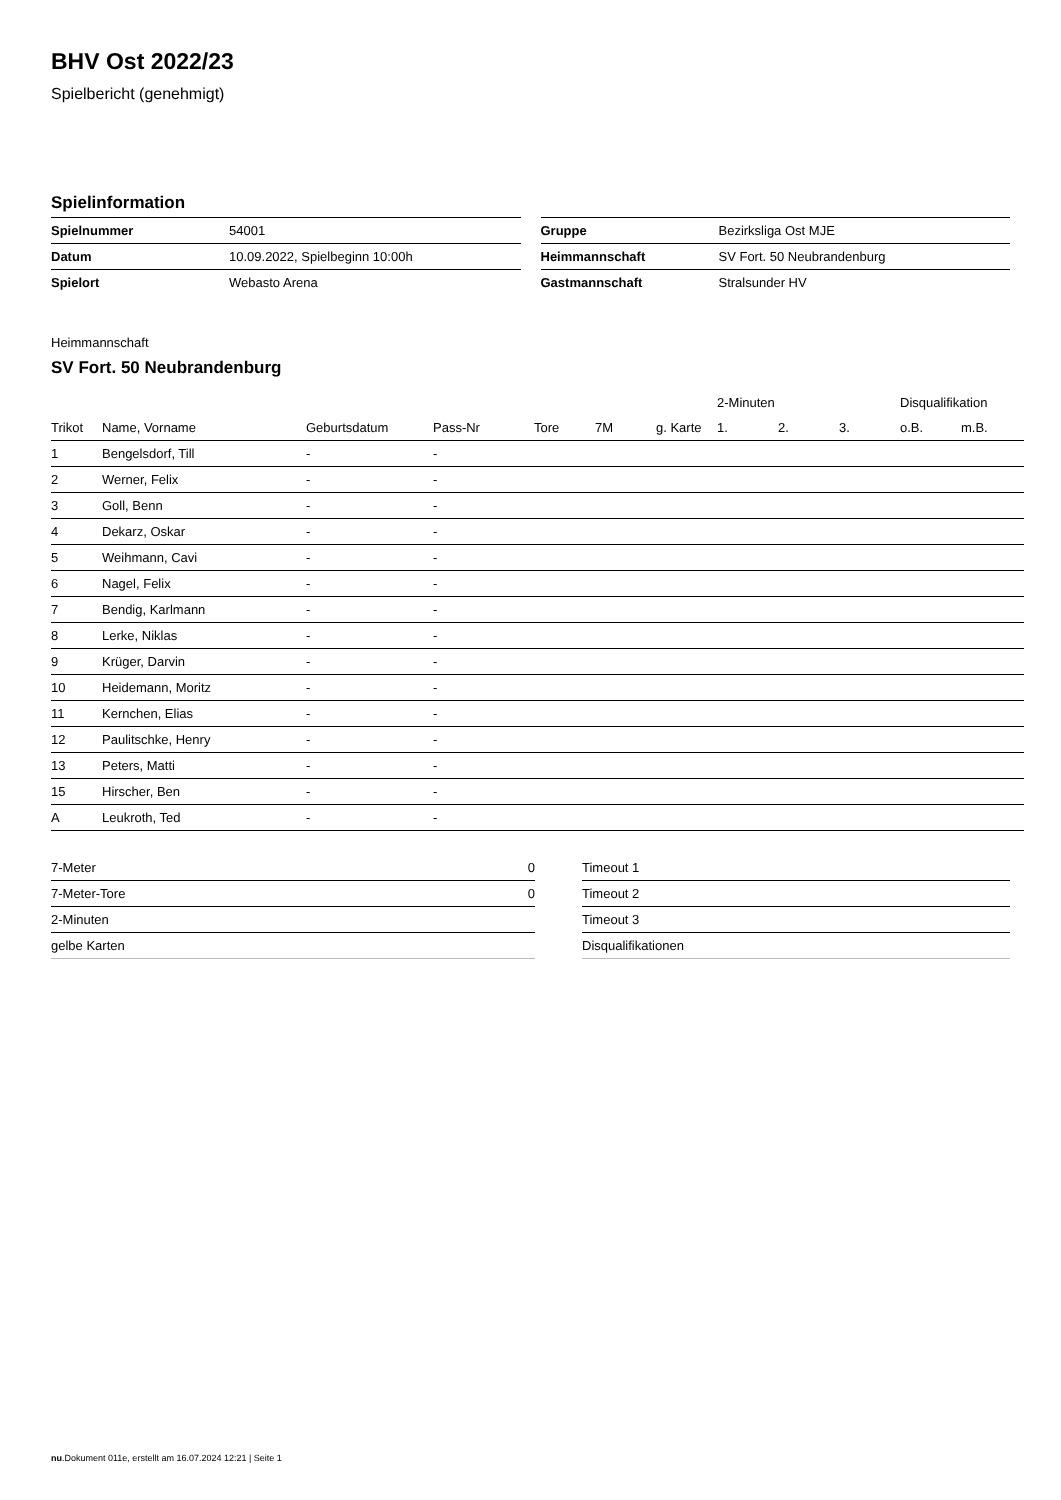BHV Ost 2022/23
Spielbericht (genehmigt)
Spielinformation
| Spielnummer | 54001 |
| Datum | 10.09.2022, Spielbeginn 10:00h |
| Spielort | Webasto Arena |
| Gruppe | Bezirksliga Ost MJE |
| Heimmannschaft | SV Fort. 50 Neubrandenburg |
| Gastmannschaft | Stralsunder HV |
Heimmannschaft
SV Fort. 50 Neubrandenburg
| | | | | | | | 2-Minuten | | | Disqualifikation | |
| --- | --- | --- | --- | --- | --- | --- | --- | --- | --- | --- | --- |
| Trikot | Name, Vorname | Geburtsdatum | Pass-Nr | Tore | 7M | g. Karte | 1. | 2. | 3. | o.B. | m.B. |
| 1 | Bengelsdorf, Till | - | - | | | | | | | | |
| 2 | Werner, Felix | - | - | | | | | | | | |
| 3 | Goll, Benn | - | - | | | | | | | | |
| 4 | Dekarz, Oskar | - | - | | | | | | | | |
| 5 | Weihmann, Cavi | - | - | | | | | | | | |
| 6 | Nagel, Felix | - | - | | | | | | | | |
| 7 | Bendig, Karlmann | - | - | | | | | | | | |
| 8 | Lerke, Niklas | - | - | | | | | | | | |
| 9 | Krüger, Darvin | - | - | | | | | | | | |
| 10 | Heidemann, Moritz | - | - | | | | | | | | |
| 11 | Kernchen, Elias | - | - | | | | | | | | |
| 12 | Paulitschke, Henry | - | - | | | | | | | | |
| 13 | Peters, Matti | - | - | | | | | | | | |
| 15 | Hirscher, Ben | - | - | | | | | | | | |
| A | Leukroth, Ted | - | - | | | | | | | | |
| 7-Meter | 0 |
| 7-Meter-Tore | 0 |
| 2-Minuten | |
| gelbe Karten | |
| Timeout 1 |
| Timeout 2 |
| Timeout 3 |
| Disqualifikationen |
nu.Dokument 011e, erstellt am 16.07.2024 12:21 | Seite 1